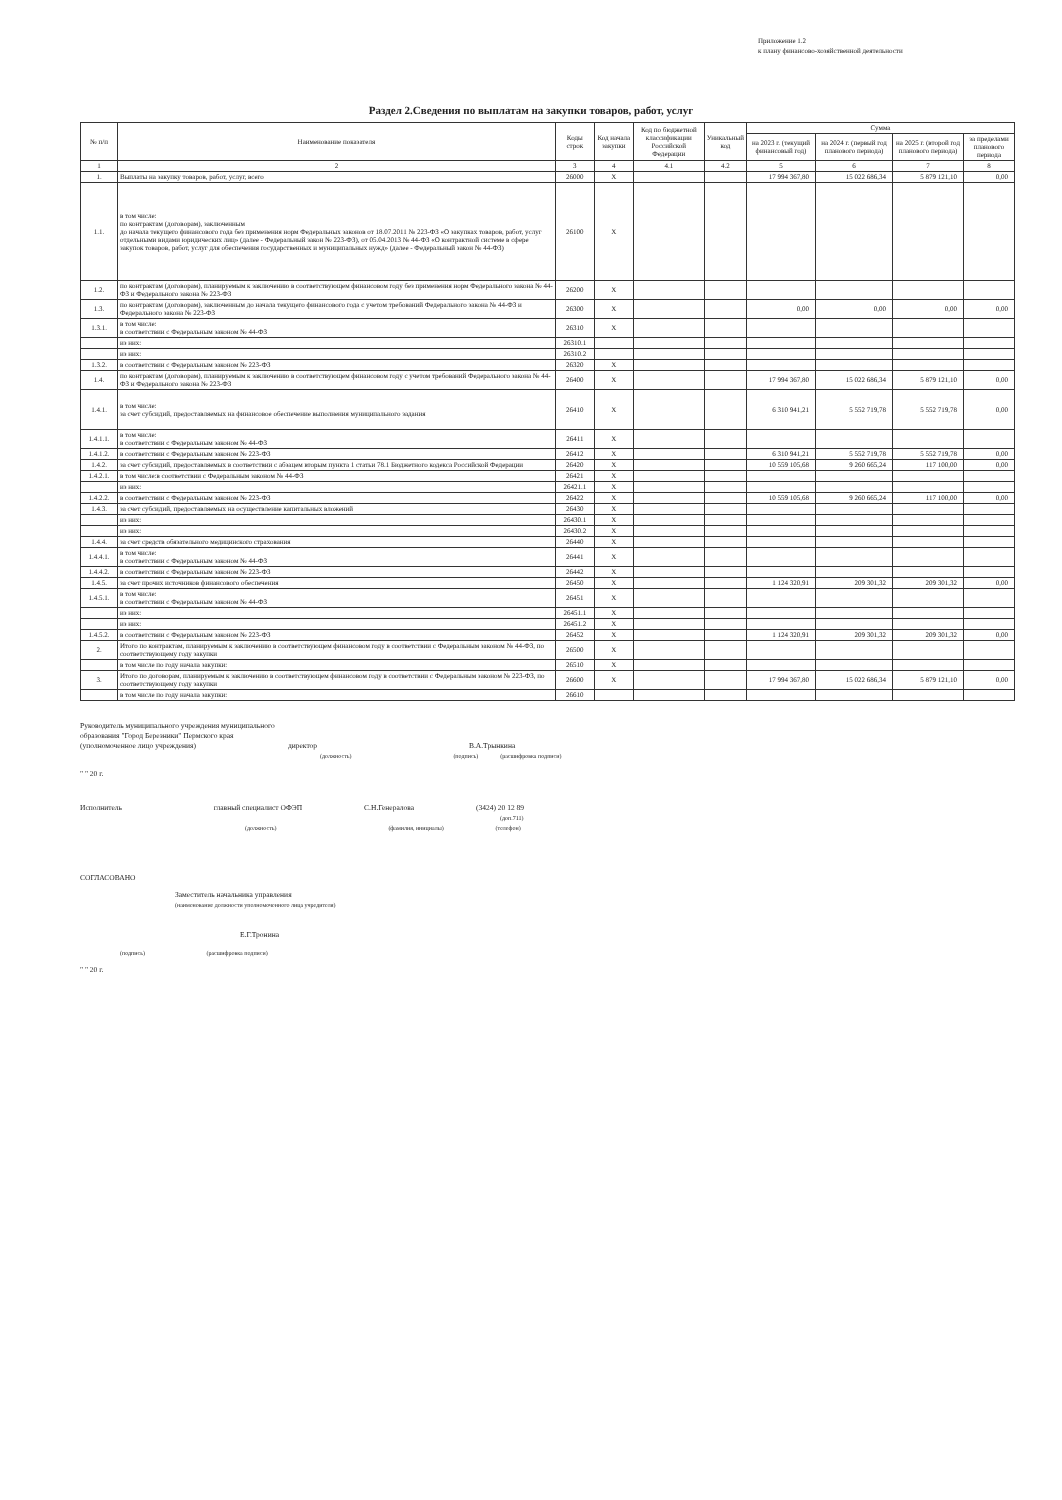Приложение 1.2
к плану финансово-хозяйственной деятельности
Раздел 2.Сведения по выплатам на закупки товаров, работ, услуг
| № п/п | Наименование показателя | Коды строк | Код начала закупки | Код по бюджетной классификации Российской Федерации | Уникальный код | Сумма | | | |
| --- | --- | --- | --- | --- | --- | --- | --- | --- | --- |
| | | | | | | на 2023 г. (текущий финансовый год) | на 2024 г. (первый год планового периода) | на 2025 г. (второй год планового периода) | за пределами планового периода |
| 1 | 2 | 3 | 4 | 4.1 | 4.2 | 5 | 6 | 7 | 8 |
| 1. | Выплаты на закупку товаров, работ, услуг, всего | 26000 | X | | | 17 994 367,80 | 15 022 686,34 | 5 879 121,10 | 0,00 |
| 1.1. | в том числе: по контрактам (договорам), заключенным до начала текущего финансового года без применения норм Федеральных законов от 18.07.2011 № 223-ФЗ «О закупках товаров, работ, услуг отдельными видами юридических лиц» (далее - Федеральный закон № 223-ФЗ), от 05.04.2013 № 44-ФЗ «О контрактной системе в сфере закупок товаров, работ, услуг для обеспечения государственных и муниципальных нужд» (далее - Федеральный закон № 44-ФЗ) | 26100 | X | | | | | | |
| 1.2. | по контрактам (договорам), планируемым к заключению в соответствующем финансовом году без применения норм Федерального закона № 44-ФЗ и Федерального закона № 223-ФЗ | 26200 | X | | | | | | |
| 1.3. | по контрактам (договорам), заключенным до начала текущего финансового года с учетом требований Федерального закона № 44-ФЗ и Федерального закона № 223-ФЗ | 26300 | X | | | 0,00 | 0,00 | 0,00 | 0,00 |
| 1.3.1. | в том числе: в соответствии с Федеральным законом № 44-ФЗ | 26310 | X | | | | | | |
| | из них: | 26310.1 | | | | | | | |
| | из них: | 26310.2 | | | | | | | |
| 1.3.2. | в соответствии с Федеральным законом № 223-ФЗ | 26320 | X | | | | | | |
| 1.4. | по контрактам (договорам), планируемым к заключению в соответствующем финансовом году с учетом требований Федерального закона № 44-ФЗ и Федерального закона № 223-ФЗ | 26400 | X | | | 17 994 367,80 | 15 022 686,34 | 5 879 121,10 | 0,00 |
| 1.4.1. | в том числе: за счет субсидий, предоставляемых на финансовое обеспечение выполнения муниципального задания | 26410 | X | | | 6 310 941,21 | 5 552 719,78 | 5 552 719,78 | 0,00 |
| 1.4.1.1. | в том числе: в соответствии с Федеральным законом № 44-ФЗ | 26411 | X | | | | | | |
| 1.4.1.2. | в соответствии с Федеральным законом № 223-ФЗ | 26412 | X | | | 6 310 941,21 | 5 552 719,78 | 5 552 719,78 | 0,00 |
| 1.4.2. | за счет субсидий, предоставляемых в соответствии с абзацем вторым пункта 1 статьи 78.1 Бюджетного кодекса Российской Федерации | 26420 | X | | | 10 559 105,68 | 9 260 665,24 | 117 100,00 | 0,00 |
| 1.4.2.1. | в том числе:в соответствии с Федеральным законом № 44-ФЗ | 26421 | X | | | | | | |
| | из них: | 26421.1 | X | | | | | | |
| 1.4.2.2. | в соответствии с Федеральным законом № 223-ФЗ | 26422 | X | | | 10 559 105,68 | 9 260 665,24 | 117 100,00 | 0,00 |
| 1.4.3. | за счет субсидий, предоставляемых на осуществление капитальных вложений | 26430 | X | | | | | | |
| | из них: | 26430.1 | X | | | | | | |
| | из них: | 26430.2 | X | | | | | | |
| 1.4.4. | за счет средств обязательного медицинского страхования | 26440 | X | | | | | | |
| 1.4.4.1. | в том числе: в соответствии с Федеральным законом № 44-ФЗ | 26441 | X | | | | | | |
| 1.4.4.2. | в соответствии с Федеральным законом № 223-ФЗ | 26442 | X | | | | | | |
| 1.4.5. | за счет прочих источников финансового обеспечения | 26450 | X | | | 1 124 320,91 | 209 301,32 | 209 301,32 | 0,00 |
| 1.4.5.1. | в том числе: в соответствии с Федеральным законом № 44-ФЗ | 26451 | X | | | | | | |
| | из них: | 26451.1 | X | | | | | | |
| | из них: | 26451.2 | X | | | | | | |
| 1.4.5.2. | в соответствии с Федеральным законом № 223-ФЗ | 26452 | X | | | 1 124 320,91 | 209 301,32 | 209 301,32 | 0,00 |
| 2. | Итого по контрактам, планируемым к заключению в соответствующем финансовом году в соответствии с Федеральным законом № 44-ФЗ, по соответствующему году закупки | 26500 | X | | | | | | |
| | в том числе по году начала закупки: | 26510 | X | | | | | | |
| 3. | Итого по договорам, планируемым к заключению в соответствующем финансовом году в соответствии с Федеральным законом № 223-ФЗ, по соответствующему году закупки | 26600 | X | | | 17 994 367,80 | 15 022 686,34 | 5 879 121,10 | 0,00 |
| | в том числе по году начала закупки: | 26610 | | | | | | | |
Руководитель муниципального учреждения муниципального
образования "Город Березники" Пермского края
(уполномоченное лицо учреждения) директор В.А.Трынкина
(должность) (подпись) (расшифровка подписи)
" " 20 г.
Исполнитель главный специалист ОФЭП С.Н.Генералова (3424) 20 12 89
(доп.711)
(должность) (фамилия, инициалы) (телефон)
СОГЛАСОВАНО
Заместитель начальника управления
(наименование должности уполномоченного лица учредителя)
Е.Г.Тронина
(подпись) (расшифровка подписи)
" " 20 г.